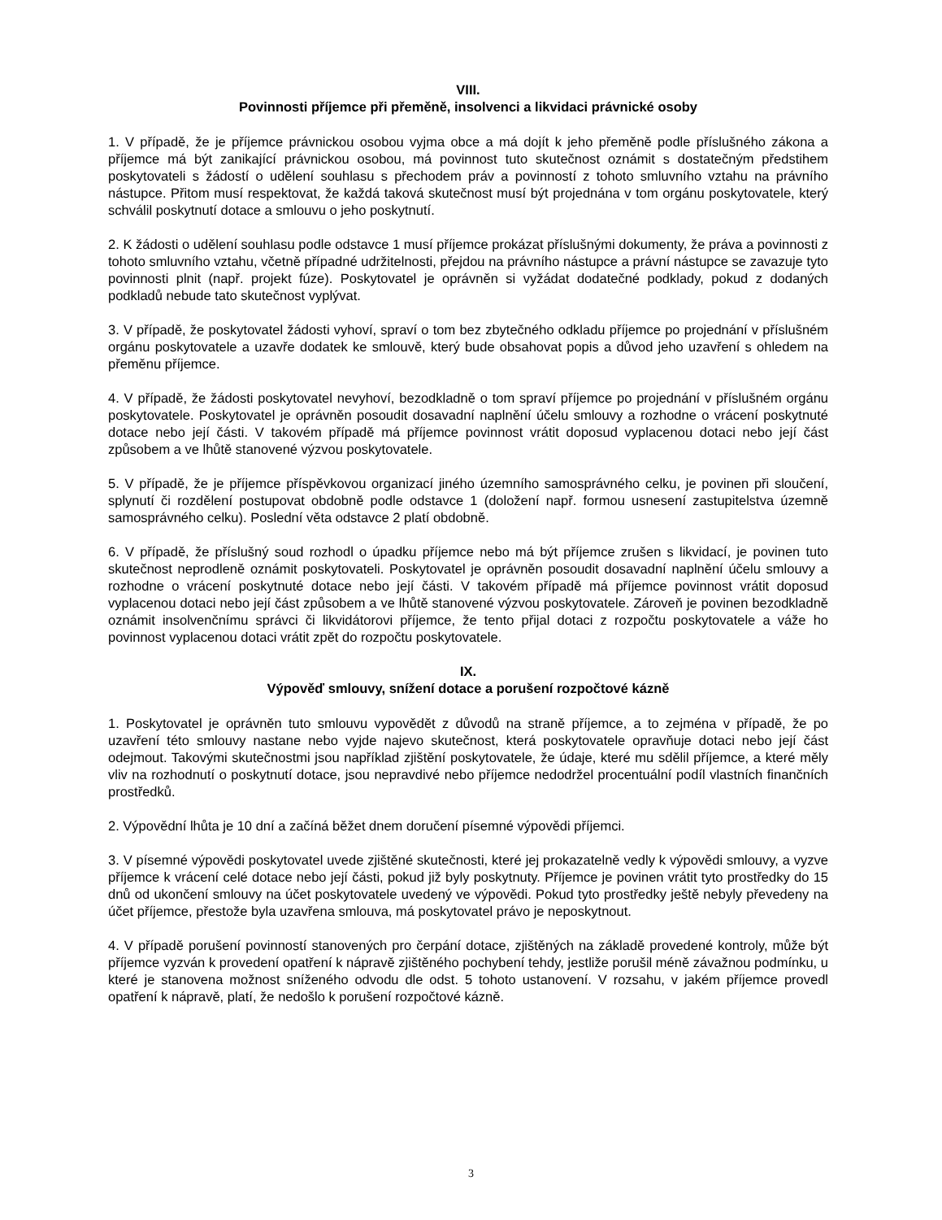VIII.
Povinnosti příjemce při přeměně, insolvenci a likvidaci právnické osoby
1. V případě, že je příjemce právnickou osobou vyjma obce a má dojít k jeho přeměně podle příslušného zákona a příjemce má být zanikající právnickou osobou, má povinnost tuto skutečnost oznámit s dostatečným předstihem poskytovateli s žádostí o udělení souhlasu s přechodem práv a povinností z tohoto smluvního vztahu na právního nástupce. Přitom musí respektovat, že každá taková skutečnost musí být projednána v tom orgánu poskytovatele, který schválil poskytnutí dotace a smlouvu o jeho poskytnutí.
2. K žádosti o udělení souhlasu podle odstavce 1 musí příjemce prokázat příslušnými dokumenty, že práva a povinnosti z tohoto smluvního vztahu, včetně případné udržitelnosti, přejdou na právního nástupce a právní nástupce se zavazuje tyto povinnosti plnit (např. projekt fúze). Poskytovatel je oprávněn si vyžádat dodatečné podklady, pokud z dodaných podkladů nebude tato skutečnost vyplývat.
3. V případě, že poskytovatel žádosti vyhoví, spraví o tom bez zbytečného odkladu příjemce po projednání v příslušném orgánu poskytovatele a uzavře dodatek ke smlouvě, který bude obsahovat popis a důvod jeho uzavření s ohledem na přeměnu příjemce.
4. V případě, že žádosti poskytovatel nevyhoví, bezodkladně o tom spraví příjemce po projednání v příslušném orgánu poskytovatele. Poskytovatel je oprávněn posoudit dosavadní naplnění účelu smlouvy a rozhodne o vrácení poskytnuté dotace nebo její části. V takovém případě má příjemce povinnost vrátit doposud vyplacenou dotaci nebo její část způsobem a ve lhůtě stanovené výzvou poskytovatele.
5. V případě, že je příjemce příspěvkovou organizací jiného územního samosprávného celku, je povinen při sloučení, splynutí či rozdělení postupovat obdobně podle odstavce 1 (doložení např. formou usnesení zastupitelstva územně samosprávného celku). Poslední věta odstavce 2 platí obdobně.
6. V případě, že příslušný soud rozhodl o úpadku příjemce nebo má být příjemce zrušen s likvidací, je povinen tuto skutečnost neprodleně oznámit poskytovateli. Poskytovatel je oprávněn posoudit dosavadní naplnění účelu smlouvy a rozhodne o vrácení poskytnuté dotace nebo její části. V takovém případě má příjemce povinnost vrátit doposud vyplacenou dotaci nebo její část způsobem a ve lhůtě stanovené výzvou poskytovatele. Zároveň je povinen bezodkladně oznámit insolvenčnímu správci či likvidátorovi příjemce, že tento přijal dotaci z rozpočtu poskytovatele a váže ho povinnost vyplacenou dotaci vrátit zpět do rozpočtu poskytovatele.
IX.
Výpověď smlouvy, snížení dotace a porušení rozpočtové kázně
1. Poskytovatel je oprávněn tuto smlouvu vypovědět z důvodů na straně příjemce, a to zejména v případě, že po uzavření této smlouvy nastane nebo vyjde najevo skutečnost, která poskytovatele opravňuje dotaci nebo její část odejmout. Takovými skutečnostmi jsou například zjištění poskytovatele, že údaje, které mu sdělil příjemce, a které měly vliv na rozhodnutí o poskytnutí dotace, jsou nepravdivé nebo příjemce nedodržel procentuální podíl vlastních finančních prostředků.
2. Výpovědní lhůta je 10 dní a začíná běžet dnem doručení písemné výpovědi příjemci.
3. V písemné výpovědi poskytovatel uvede zjištěné skutečnosti, které jej prokazatelně vedly k výpovědi smlouvy, a vyzve příjemce k vrácení celé dotace nebo její části, pokud již byly poskytnuty. Příjemce je povinen vrátit tyto prostředky do 15 dnů od ukončení smlouvy na účet poskytovatele uvedený ve výpovědi. Pokud tyto prostředky ještě nebyly převedeny na účet příjemce, přestože byla uzavřena smlouva, má poskytovatel právo je neposkytnout.
4. V případě porušení povinností stanovených pro čerpání dotace, zjištěných na základě provedené kontroly, může být příjemce vyzván k provedení opatření k nápravě zjištěného pochybení tehdy, jestliže porušil méně závažnou podmínku, u které je stanovena možnost sníženého odvodu dle odst. 5 tohoto ustanovení. V rozsahu, v jakém příjemce provedl opatření k nápravě, platí, že nedošlo k porušení rozpočtové kázně.
3